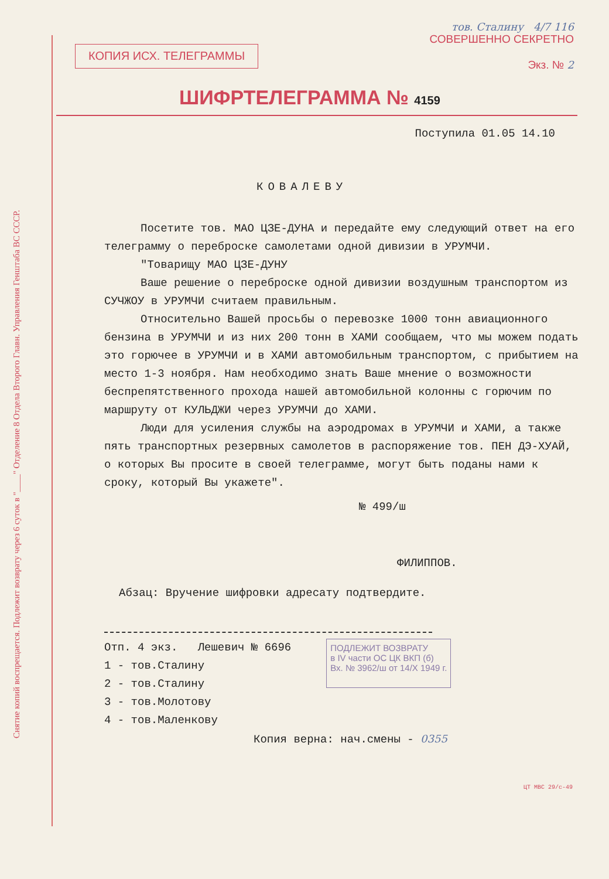Снятие копий воспрещается. Подлежит возврату через 6 суток в "____" Отделение 8 Отдела Второго Главн. Управления Генштаба ВС СССР.
КОПИЯ ИСХ. ТЕЛЕГРАММЫ
тов. Сталину 4/7 116
СОВЕРШЕННО СЕКРЕТНО
Экз. № 2
ШИФРТЕЛЕГРАММА № 4159
Поступила 01.05 14.10
КОВАЛЕВУ
Посетите тов. МАО ЦЗЕ-ДУНА и передайте ему следующий ответ на его телеграмму о переброске самолетами одной дивизии в УРУМЧИ.
"Товарищу МАО ЦЗЕ-ДУНУ
Ваше решение о переброске одной дивизии воздушным транспортом из СУЧЖОУ в УРУМЧИ считаем правильным.
Относительно Вашей просьбы о перевозке 1000 тонн авиационного бензина в УРУМЧИ и из них 200 тонн в ХАМИ сообщаем, что мы можем подать это горючее в УРУМЧИ и в ХАМИ автомобильным транспортом, с прибытием на место 1-3 ноября. Нам необходимо знать Ваше мнение о возможности беспрепятственного прохода нашей автомобильной колонны с горючим по маршруту от КУЛЬДЖИ через УРУМЧИ до ХАМИ.
Люди для усиления службы на аэродромах в УРУМЧИ и ХАМИ, а также пять транспортных резервных самолетов в распоряжение тов. ПЕН ДЭ-ХУАЙ, о которых Вы просите в своей телеграмме, могут быть поданы нами к сроку, который Вы укажете".
№ 499/ш
ФИЛИППОВ.
Абзац: Вручение шифровки адресату подтвердите.
Отп. 4 экз. Лешевич № 6696
1 - тов.Сталину
2 - тов.Сталину
3 - тов.Молотову
4 - тов.Маленкову
ПОДЛЕЖИТ ВОЗВРАТУ
в IV части ОС ЦК ВКП (б)
Вх. № 3962/ш от 14/X 1949 г.
Копия верна: нач.смены - 0355
ЦТ МВС 29/с-49